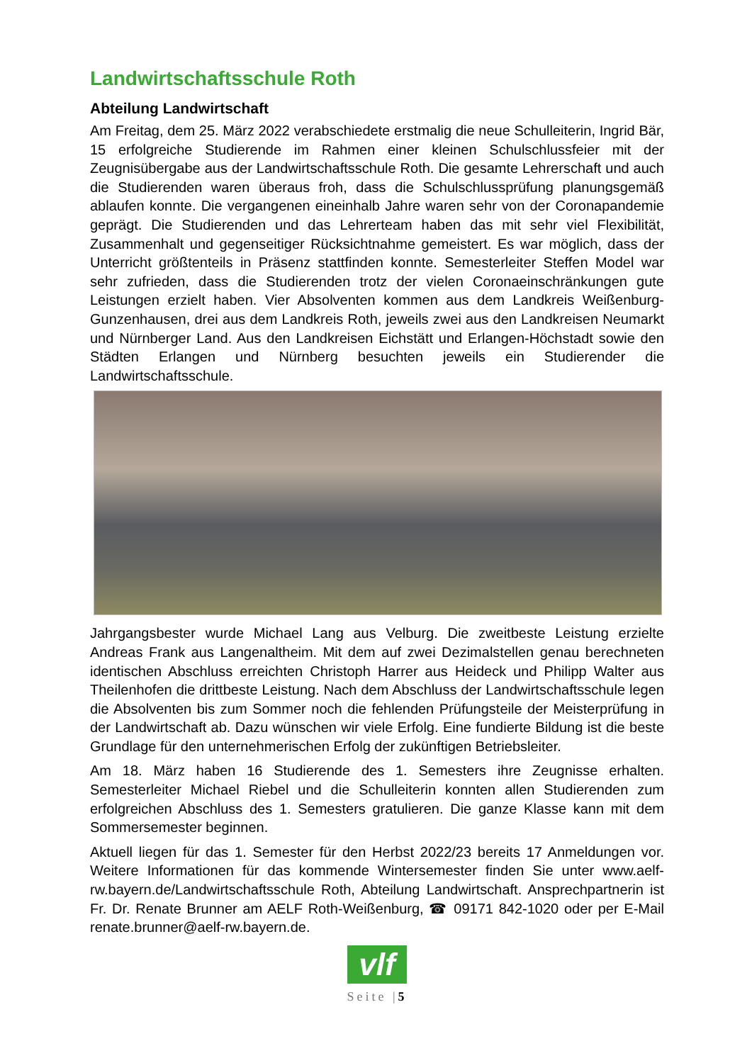Landwirtschaftsschule Roth
Abteilung Landwirtschaft
Am Freitag, dem 25. März 2022 verabschiedete erstmalig die neue Schulleiterin, Ingrid Bär, 15 erfolgreiche Studierende im Rahmen einer kleinen Schulschlussfeier mit der Zeugnisübergabe aus der Landwirtschaftsschule Roth. Die gesamte Lehrerschaft und auch die Studierenden waren überaus froh, dass die Schulschlussprüfung planungsgemäß ablaufen konnte. Die vergangenen eineinhalb Jahre waren sehr von der Coronapandemie geprägt. Die Studierenden und das Lehrerteam haben das mit sehr viel Flexibilität, Zusammenhalt und gegenseitiger Rücksichtnahme gemeistert. Es war möglich, dass der Unterricht größtenteils in Präsenz stattfinden konnte. Semesterleiter Steffen Model war sehr zufrieden, dass die Studierenden trotz der vielen Coronaeinschränkungen gute Leistungen erzielt haben. Vier Absolventen kommen aus dem Landkreis Weißenburg-Gunzenhausen, drei aus dem Landkreis Roth, jeweils zwei aus den Landkreisen Neumarkt und Nürnberger Land. Aus den Landkreisen Eichstätt und Erlangen-Höchstadt sowie den Städten Erlangen und Nürnberg besuchten jeweils ein Studierender die Landwirtschaftsschule.
Jahrgangsbester wurde Michael Lang aus Velburg. Die zweitbeste Leistung erzielte Andreas Frank aus Langenaltheim. Mit dem auf zwei Dezimalstellen genau berechneten identischen Abschluss erreichten Christoph Harrer aus Heideck und Philipp Walter aus Theilenhofen die drittbeste Leistung. Nach dem Abschluss der Landwirtschaftsschule legen die Absolventen bis zum Sommer noch die fehlenden Prüfungsteile der Meisterprüfung in der Landwirtschaft ab. Dazu wünschen wir viele Erfolg. Eine fundierte Bildung ist die beste Grundlage für den unternehmerischen Erfolg der zukünftigen Betriebsleiter.
Am 18. März haben 16 Studierende des 1. Semesters ihre Zeugnisse erhalten. Semesterleiter Michael Riebel und die Schulleiterin konnten allen Studierenden zum erfolgreichen Abschluss des 1. Semesters gratulieren. Die ganze Klasse kann mit dem Sommersemester beginnen.
Aktuell liegen für das 1. Semester für den Herbst 2022/23 bereits 17 Anmeldungen vor. Weitere Informationen für das kommende Wintersemester finden Sie unter www.aelf-rw.bayern.de/Landwirtschaftsschule Roth, Abteilung Landwirtschaft. Ansprechpartnerin ist Fr. Dr. Renate Brunner am AELF Roth-Weißenburg, ☎ 09171 842-1020 oder per E-Mail renate.brunner@aelf-rw.bayern.de.
vlf
Seite |5